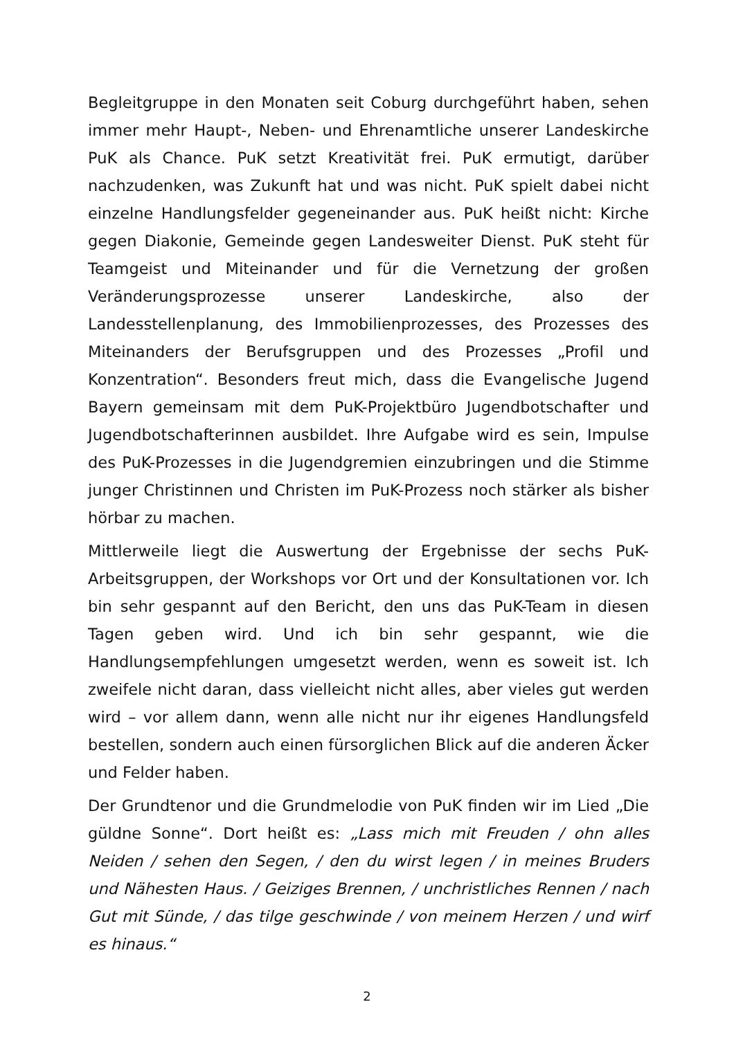Begleitgruppe in den Monaten seit Coburg durchgeführt haben, sehen immer mehr Haupt-, Neben- und Ehrenamtliche unserer Landeskirche PuK als Chance. PuK setzt Kreativität frei. PuK ermutigt, darüber nachzudenken, was Zukunft hat und was nicht. PuK spielt dabei nicht einzelne Handlungsfelder gegeneinander aus. PuK heißt nicht: Kirche gegen Diakonie, Gemeinde gegen Landesweiter Dienst. PuK steht für Teamgeist und Miteinander und für die Vernetzung der großen Veränderungsprozesse unserer Landeskirche, also der Landesstellenplanung, des Immobilienprozesses, des Prozesses des Miteinanders der Berufsgruppen und des Prozesses „Profil und Konzentration“. Besonders freut mich, dass die Evangelische Jugend Bayern gemeinsam mit dem PuK-Projektbüro Jugendbotschafter und Jugendbotschafterinnen ausbildet. Ihre Aufgabe wird es sein, Impulse des PuK-Prozesses in die Jugendgremien einzubringen und die Stimme junger Christinnen und Christen im PuK-Prozess noch stärker als bisher hörbar zu machen.
Mittlerweile liegt die Auswertung der Ergebnisse der sechs PuK-Arbeitsgruppen, der Workshops vor Ort und der Konsultationen vor. Ich bin sehr gespannt auf den Bericht, den uns das PuK-Team in diesen Tagen geben wird. Und ich bin sehr gespannt, wie die Handlungsempfehlungen umgesetzt werden, wenn es soweit ist. Ich zweifele nicht daran, dass vielleicht nicht alles, aber vieles gut werden wird – vor allem dann, wenn alle nicht nur ihr eigenes Handlungsfeld bestellen, sondern auch einen fürsorglichen Blick auf die anderen Äcker und Felder haben.
Der Grundtenor und die Grundmelodie von PuK finden wir im Lied „Die güldne Sonne“. Dort heißt es: „Lass mich mit Freuden / ohn alles Neiden / sehen den Segen, / den du wirst legen / in meines Bruders und Nähesten Haus. / Geiziges Brennen, / unchristliches Rennen / nach Gut mit Sünde, / das tilge geschwinde / von meinem Herzen / und wirf es hinaus.“
2